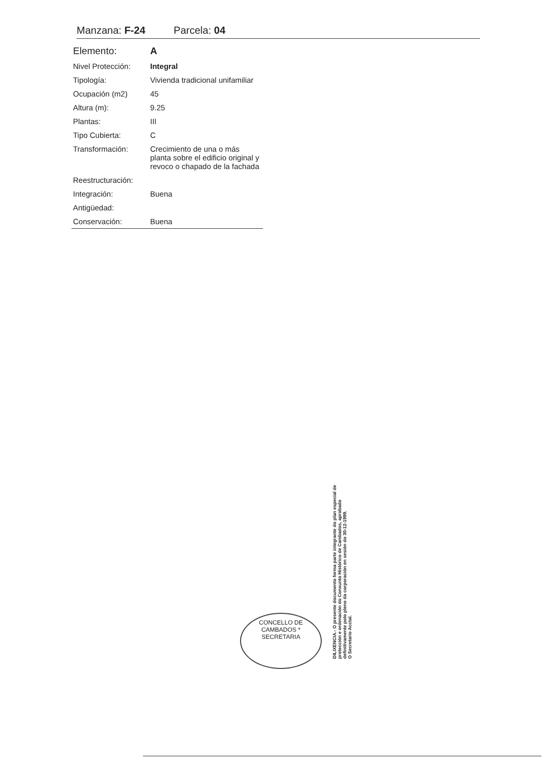Manzana: F-24 Parcela: 04
| Elemento: | A |
| Nivel Protección: | Integral |
| Tipología: | Vivienda tradicional unifamiliar |
| Ocupación (m2) | 45 |
| Altura (m): | 9.25 |
| Plantas: | III |
| Tipo Cubierta: | C |
| Transformación: | Crecimiento de una o más planta sobre el edificio original y revoco o chapado de la fachada |
| Reestructuración: | |
| Integración: | Buena |
| Antigüedad: | |
| Conservación: | Buena |
CONCELLO DE CAMBADOS *
SECRETARIA
DILIXENCIA.- O presente documento forma parte integrante do plan especial de protección e ordenación do Conxunto Histórico de Cambados, aprobado definitivamente polo pleno da corporación en sesión do 30-12-1999.
O Secretario Acctal.